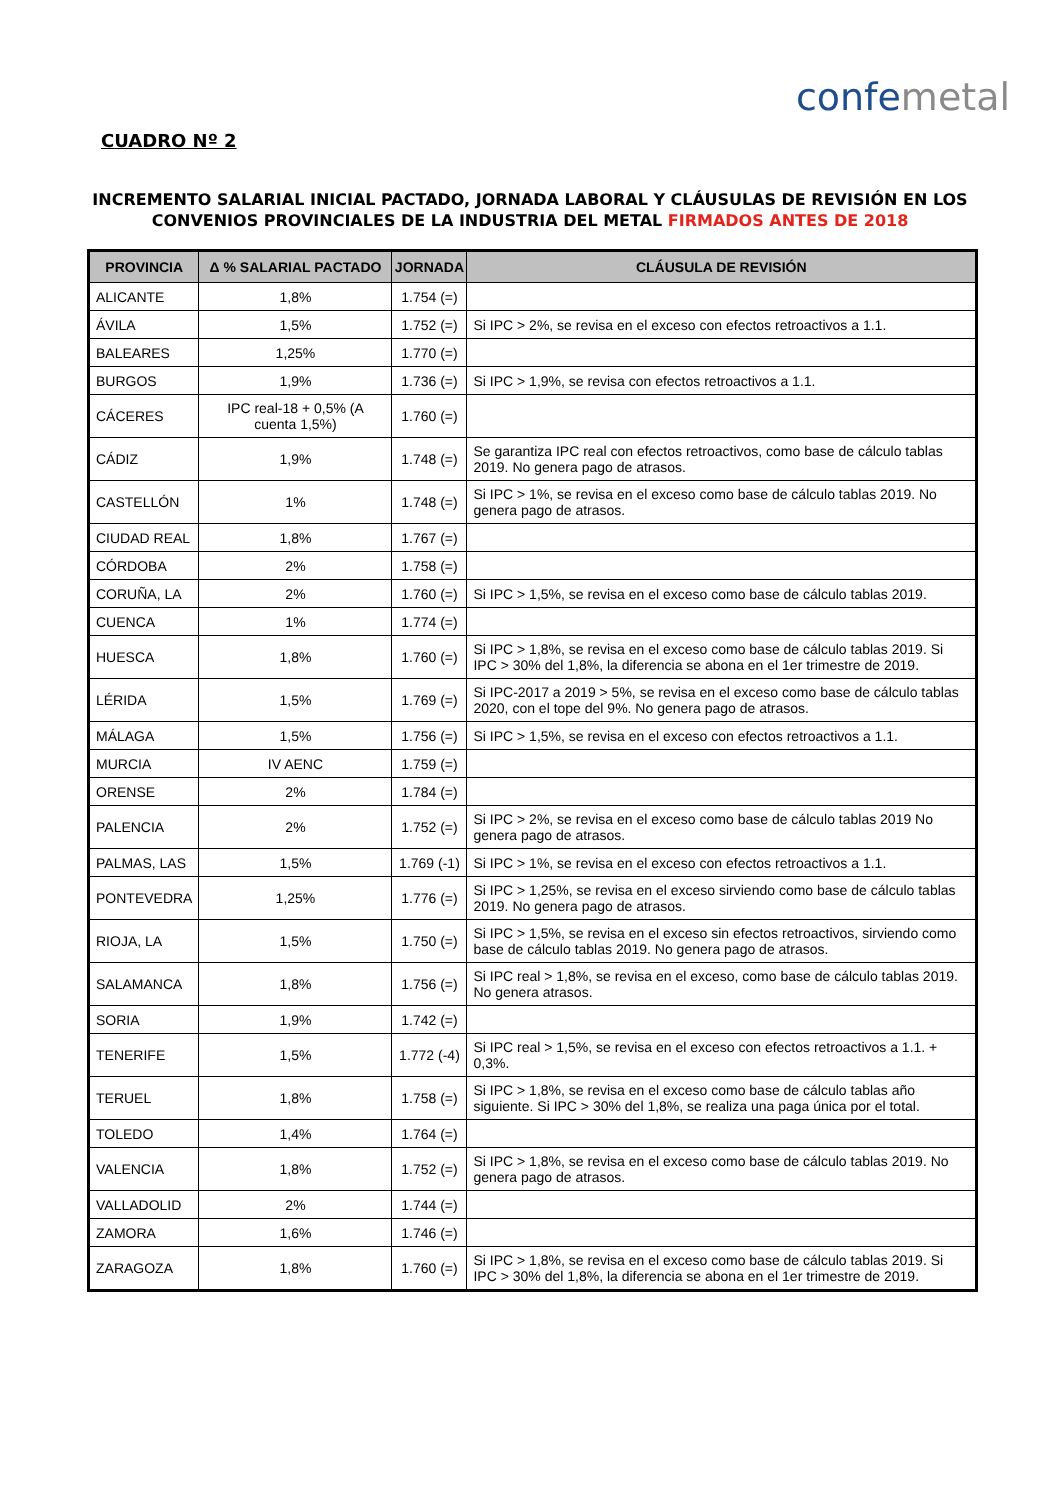confemetal
CUADRO Nº 2
INCREMENTO SALARIAL INICIAL PACTADO, JORNADA LABORAL Y CLÁUSULAS DE REVISIÓN EN LOS
CONVENIOS PROVINCIALES DE LA INDUSTRIA DEL METAL FIRMADOS ANTES DE 2018
| PROVINCIA | Δ % SALARIAL PACTADO | JORNADA | CLÁUSULA DE REVISIÓN |
| --- | --- | --- | --- |
| ALICANTE | 1,8% | 1.754 (=) | |
| ÁVILA | 1,5% | 1.752 (=) | Si IPC > 2%, se revisa en el exceso con efectos retroactivos a 1.1. |
| BALEARES | 1,25% | 1.770 (=) | |
| BURGOS | 1,9% | 1.736 (=) | Si IPC > 1,9%, se revisa con efectos retroactivos a 1.1. |
| CÁCERES | IPC real-18 + 0,5% (A cuenta 1,5%) | 1.760 (=) | |
| CÁDIZ | 1,9% | 1.748 (=) | Se garantiza IPC real con efectos retroactivos, como base de cálculo tablas 2019. No genera pago de atrasos. |
| CASTELLÓN | 1% | 1.748 (=) | Si IPC > 1%, se revisa en el exceso como base de cálculo tablas 2019. No genera pago de atrasos. |
| CIUDAD REAL | 1,8% | 1.767 (=) | |
| CÓRDOBA | 2% | 1.758 (=) | |
| CORUÑA, LA | 2% | 1.760 (=) | Si IPC > 1,5%, se revisa en el exceso como base de cálculo tablas 2019. |
| CUENCA | 1% | 1.774 (=) | |
| HUESCA | 1,8% | 1.760 (=) | Si IPC > 1,8%, se revisa en el exceso como base de cálculo tablas 2019. Si IPC > 30% del 1,8%, la diferencia se abona en el 1er trimestre de 2019. |
| LÉRIDA | 1,5% | 1.769 (=) | Si IPC-2017 a 2019 > 5%, se revisa en el exceso como base de cálculo tablas 2020, con el tope del 9%. No genera pago de atrasos. |
| MÁLAGA | 1,5% | 1.756 (=) | Si IPC > 1,5%, se revisa en el exceso con efectos retroactivos a 1.1. |
| MURCIA | IV AENC | 1.759 (=) | |
| ORENSE | 2% | 1.784 (=) | |
| PALENCIA | 2% | 1.752 (=) | Si IPC > 2%, se revisa en el exceso como base de cálculo tablas 2019 No genera pago de atrasos. |
| PALMAS, LAS | 1,5% | 1.769 (-1) | Si IPC > 1%, se revisa en el exceso con efectos retroactivos a 1.1. |
| PONTEVEDRA | 1,25% | 1.776 (=) | Si IPC > 1,25%, se revisa en el exceso sirviendo como base de cálculo tablas 2019. No genera pago de atrasos. |
| RIOJA, LA | 1,5% | 1.750 (=) | Si IPC > 1,5%, se revisa en el exceso sin efectos retroactivos, sirviendo como base de cálculo tablas 2019. No genera pago de atrasos. |
| SALAMANCA | 1,8% | 1.756 (=) | Si IPC real > 1,8%, se revisa en el exceso, como base de cálculo tablas 2019. No genera atrasos. |
| SORIA | 1,9% | 1.742 (=) | |
| TENERIFE | 1,5% | 1.772 (-4) | Si IPC real > 1,5%, se revisa en el exceso con efectos retroactivos a 1.1. + 0,3%. |
| TERUEL | 1,8% | 1.758 (=) | Si IPC > 1,8%, se revisa en el exceso como base de cálculo tablas año siguiente. Si IPC > 30% del 1,8%, se realiza una paga única por el total. |
| TOLEDO | 1,4% | 1.764 (=) | |
| VALENCIA | 1,8% | 1.752 (=) | Si IPC > 1,8%, se revisa en el exceso como base de cálculo tablas 2019. No genera pago de atrasos. |
| VALLADOLID | 2% | 1.744 (=) | |
| ZAMORA | 1,6% | 1.746 (=) | |
| ZARAGOZA | 1,8% | 1.760 (=) | Si IPC > 1,8%, se revisa en el exceso como base de cálculo tablas 2019. Si IPC > 30% del 1,8%, la diferencia se abona en el 1er trimestre de 2019. |